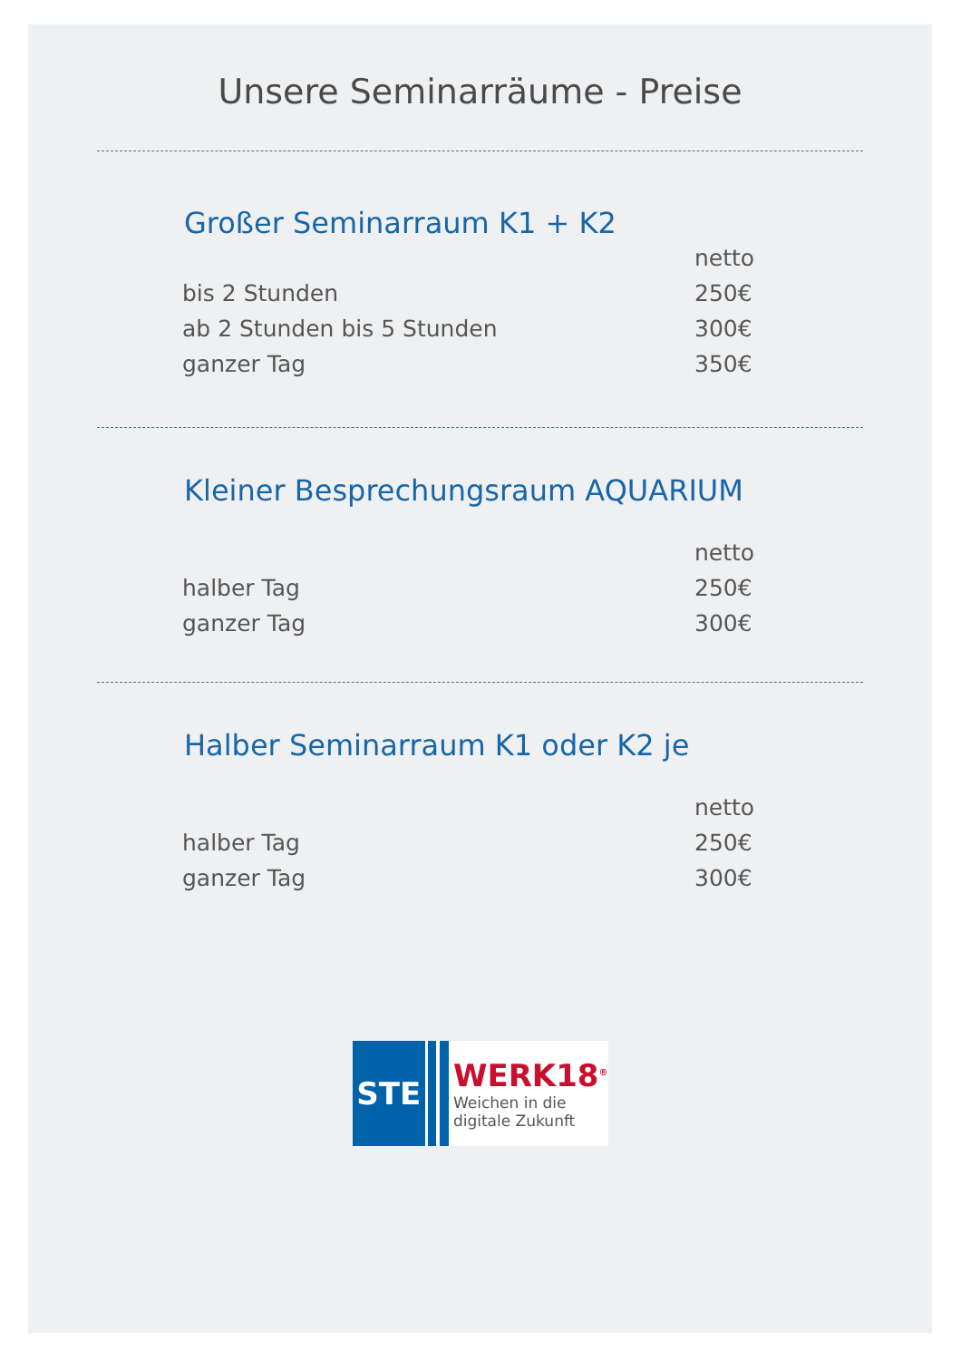Unsere Seminarräume - Preise
Großer Seminarraum K1 + K2
| | netto |
| bis 2 Stunden | 250€ |
| ab 2 Stunden bis 5 Stunden | 300€ |
| ganzer Tag | 350€ |
Kleiner Besprechungsraum AQUARIUM
| | netto |
| halber Tag | 250€ |
| ganzer Tag | 300€ |
Halber Seminarraum K1 oder K2 je
| | netto |
| halber Tag | 250€ |
| ganzer Tag | 300€ |
STE
WERK18<sup>®</sup>
Weichen in die
digitale Zukunft